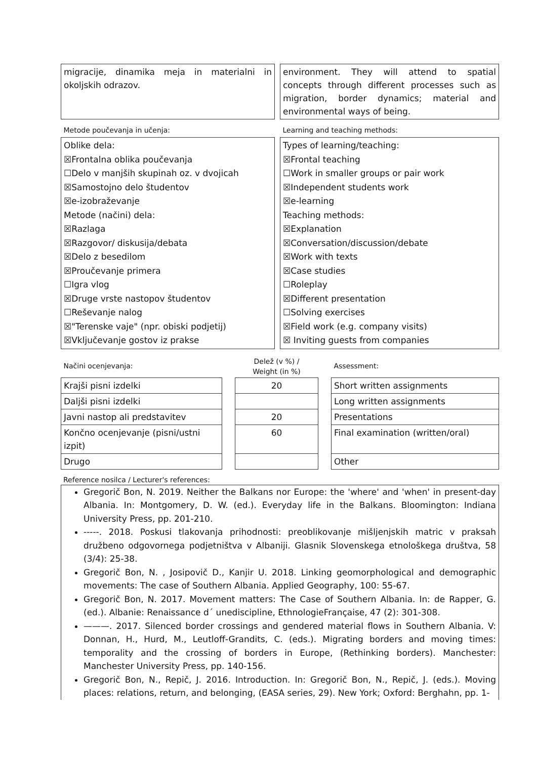| migracije, dinamika meja in materialni in okoljskih odrazov. | | environment. They will attend to spatial concepts through different processes such as migration, border dynamics; material and environmental ways of being. |
| Metode poučevanja in učenja: | | Learning and teaching methods: |
| Oblike dela: ☒Frontalna oblika poučevanja ☐Delo v manjših skupinah oz. v dvojicah ☒Samostojno delo študentov ☒e-izobraževanje Metode (načini) dela: ☒Razlaga ☒Razgovor/ diskusija/debata ☒Delo z besedilom ☒Proučevanje primera ☐Igra vlog ☒Druge vrste nastopov študentov ☐Reševanje nalog ☒"Terenske vaje" (npr. obiski podjetij) ☒Vključevanje gostov iz prakse | | Types of learning/teaching: ☒Frontal teaching ☐Work in smaller groups or pair work ☒Independent students work ☒e-learning Teaching methods: ☒Explanation ☒Conversation/discussion/debate ☒Work with texts ☒Case studies ☐Roleplay ☒Different presentation ☐Solving exercises ☒Field work (e.g. company visits) ☒ Inviting guests from companies |
| Načini ocenjevanja: | | Delež (v %) / Weight (in %) | | Assessment: |
| Krajši pisni izdelki | | 20 | | Short written assignments |
| Daljši pisni izdelki | | | | Long written assignments |
| Javni nastop ali predstavitev | | 20 | | Presentations |
| Končno ocenjevanje (pisni/ustni izpit) | | 60 | | Final examination (written/oral) |
| Drugo | | | | Other |
Reference nosilca / Lecturer's references:
Gregorič Bon, N. 2019. Neither the Balkans nor Europe: the 'where' and 'when' in present-day Albania. In: Montgomery, D. W. (ed.). Everyday life in the Balkans. Bloomington: Indiana University Press, pp. 201-210.
-----. 2018. Poskusi tlakovanja prihodnosti: preoblikovanje mišljenjskih matric v praksah družbeno odgovornega podjetništva v Albaniji. Glasnik Slovenskega etnološkega društva, 58 (3/4): 25-38.
Gregorič Bon, N. , Josipovič D., Kanjir U. 2018. Linking geomorphological and demographic movements: The case of Southern Albania. Applied Geography, 100: 55-67.
Gregorič Bon, N. 2017. Movement matters: The Case of Southern Albania. In: de Rapper, G. (ed.). Albanie: Renaissance d´ unediscipline, EthnologieFrançaise, 47 (2): 301-308.
———. 2017. Silenced border crossings and gendered material flows in Southern Albania. V: Donnan, H., Hurd, M., Leutloff-Grandits, C. (eds.). Migrating borders and moving times: temporality and the crossing of borders in Europe, (Rethinking borders). Manchester: Manchester University Press, pp. 140-156.
Gregorič Bon, N., Repič, J. 2016. Introduction. In: Gregorič Bon, N., Repič, J. (eds.). Moving places: relations, return, and belonging, (EASA series, 29). New York; Oxford: Berghahn, pp. 1-